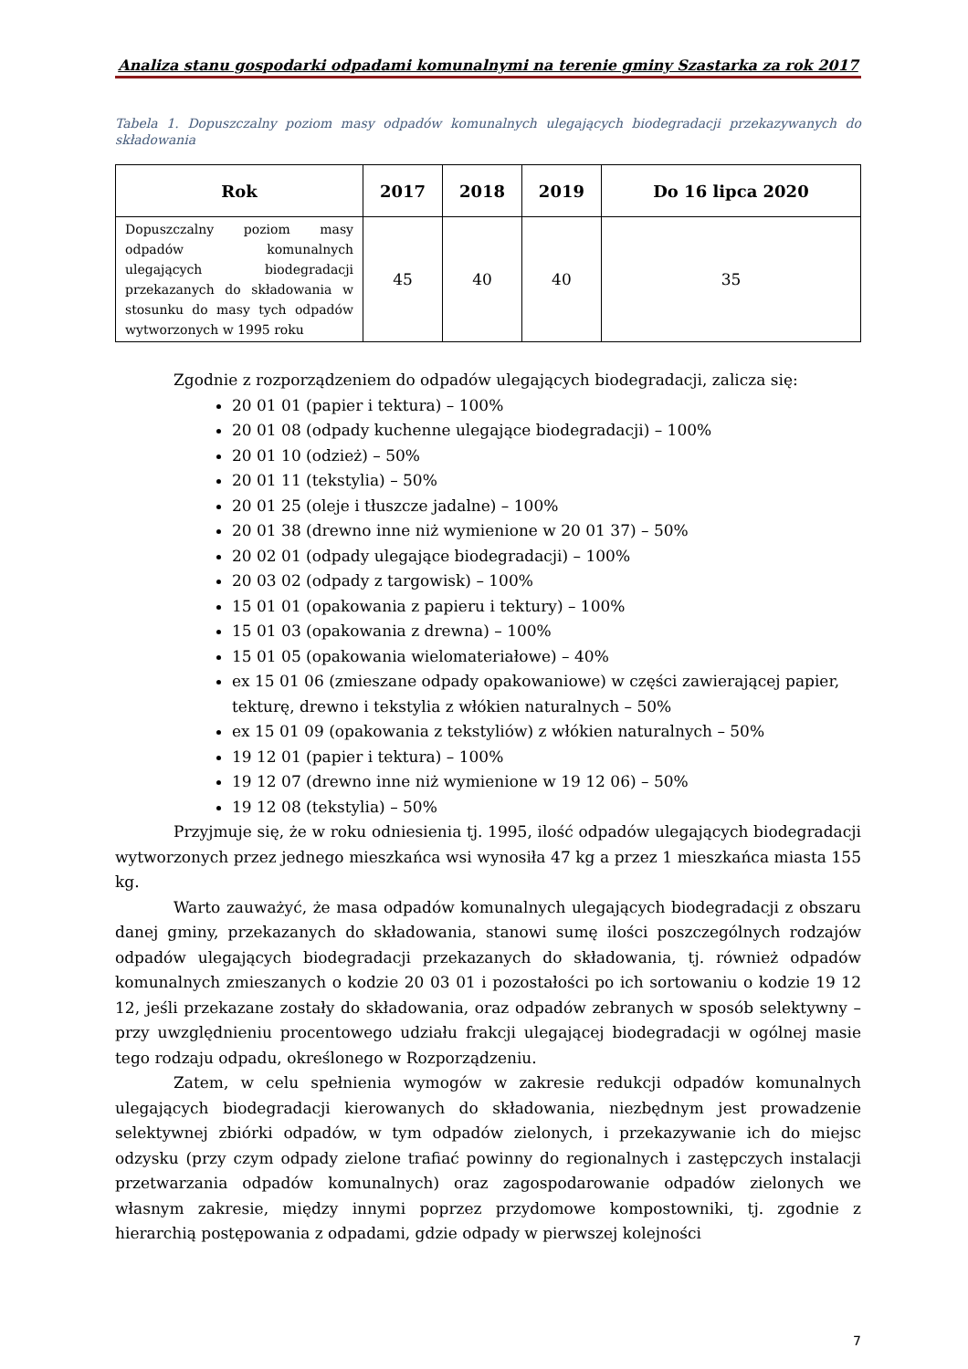Analiza stanu gospodarki odpadami komunalnymi na terenie gminy Szastarka za rok 2017
Tabela 1. Dopuszczalny poziom masy odpadów komunalnych ulegających biodegradacji przekazywanych do składowania
| Rok | 2017 | 2018 | 2019 | Do 16 lipca 2020 |
| --- | --- | --- | --- | --- |
| Dopuszczalny poziom masy odpadów komunalnych ulegających biodegradacji przekazanych do składowania w stosunku do masy tych odpadów wytworzonych w 1995 roku | 45 | 40 | 40 | 35 |
Zgodnie z rozporządzeniem do odpadów ulegających biodegradacji, zalicza się:
20 01 01 (papier i tektura) – 100%
20 01 08 (odpady kuchenne ulegające biodegradacji) – 100%
20 01 10 (odzież) – 50%
20 01 11 (tekstylia) – 50%
20 01 25 (oleje i tłuszcze jadalne) – 100%
20 01 38 (drewno inne niż wymienione w 20 01 37) – 50%
20 02 01 (odpady ulegające biodegradacji) – 100%
20 03 02 (odpady z targowisk) – 100%
15 01 01 (opakowania z papieru i tektury) – 100%
15 01 03 (opakowania z drewna) – 100%
15 01 05 (opakowania wielomateriałowe) – 40%
ex 15 01 06 (zmieszane odpady opakowaniowe) w części zawierającej papier, tekturę, drewno i tekstylia z włókien naturalnych – 50%
ex 15 01 09 (opakowania z tekstyliów) z włókien naturalnych – 50%
19 12 01 (papier i tektura) – 100%
19 12 07 (drewno inne niż wymienione w 19 12 06) – 50%
19 12 08 (tekstylia) – 50%
Przyjmuje się, że w roku odniesienia tj. 1995, ilość odpadów ulegających biodegradacji wytworzonych przez jednego mieszkańca wsi wynosiła 47 kg a przez 1 mieszkańca miasta 155 kg.
Warto zauważyć, że masa odpadów komunalnych ulegających biodegradacji z obszaru danej gminy, przekazanych do składowania, stanowi sumę ilości poszczególnych rodzajów odpadów ulegających biodegradacji przekazanych do składowania, tj. również odpadów komunalnych zmieszanych o kodzie 20 03 01 i pozostałości po ich sortowaniu o kodzie 19 12 12, jeśli przekazane zostały do składowania, oraz odpadów zebranych w sposób selektywny – przy uwzględnieniu procentowego udziału frakcji ulegającej biodegradacji w ogólnej masie tego rodzaju odpadu, określonego w Rozporządzeniu.
Zatem, w celu spełnienia wymogów w zakresie redukcji odpadów komunalnych ulegających biodegradacji kierowanych do składowania, niezbędnym jest prowadzenie selektywnej zbiórki odpadów, w tym odpadów zielonych, i przekazywanie ich do miejsc odzysku (przy czym odpady zielone trafiać powinny do regionalnych i zastępczych instalacji przetwarzania odpadów komunalnych) oraz zagospodarowanie odpadów zielonych we własnym zakresie, między innymi poprzez przydomowe kompostowniki, tj. zgodnie z hierarchią postępowania z odpadami, gdzie odpady w pierwszej kolejności
7